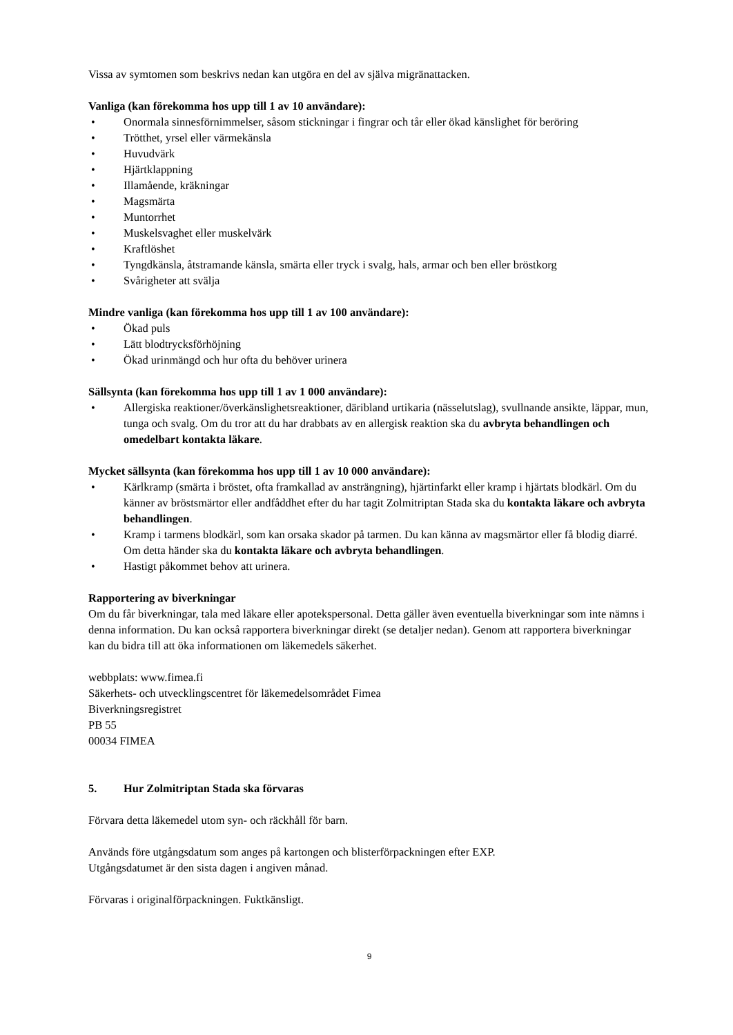Vissa av symtomen som beskrivs nedan kan utgöra en del av själva migränattacken.
Vanliga (kan förekomma hos upp till 1 av 10 användare):
• Onormala sinnesförnimmelser, såsom stickningar i fingrar och tår eller ökad känslighet för beröring
• Trötthet, yrsel eller värmekänsla
• Huvudvärk
• Hjärtklappning
• Illamående, kräkningar
• Magsmärta
• Muntorrhet
• Muskelsvaghet eller muskelvärk
• Kraftlöshet
• Tyngdkänsla, åtstramande känsla, smärta eller tryck i svalg, hals, armar och ben eller bröstkorg
• Svårigheter att svälja
Mindre vanliga (kan förekomma hos upp till 1 av 100 användare):
• Ökad puls
• Lätt blodtrycksförhöjning
• Ökad urinmängd och hur ofta du behöver urinera
Sällsynta (kan förekomma hos upp till 1 av 1 000 användare):
• Allergiska reaktioner/överkänslighetsreaktioner, däribland urtikaria (nässelutslag), svullnande ansikte, läppar, mun, tunga och svalg. Om du tror att du har drabbats av en allergisk reaktion ska du avbryta behandlingen och omedelbart kontakta läkare.
Mycket sällsynta (kan förekomma hos upp till 1 av 10 000 användare):
• Kärlkramp (smärta i bröstet, ofta framkallad av ansträngning), hjärtinfarkt eller kramp i hjärtats blodkärl. Om du känner av bröstsmärtor eller andfåddhet efter du har tagit Zolmitriptan Stada ska du kontakta läkare och avbryta behandlingen.
• Kramp i tarmens blodkärl, som kan orsaka skador på tarmen. Du kan känna av magsmärtor eller få blodig diarré. Om detta händer ska du kontakta läkare och avbryta behandlingen.
• Hastigt påkommet behov att urinera.
Rapportering av biverkningar
Om du får biverkningar, tala med läkare eller apotekspersonal. Detta gäller även eventuella biverkningar som inte nämns i denna information. Du kan också rapportera biverkningar direkt (se detaljer nedan). Genom att rapportera biverkningar kan du bidra till att öka informationen om läkemedels säkerhet.
webbplats: www.fimea.fi
Säkerhets- och utvecklingscentret för läkemedelsområdet Fimea
Biverkningsregistret
PB 55
00034 FIMEA
5. Hur Zolmitriptan Stada ska förvaras
Förvara detta läkemedel utom syn- och räckhåll för barn.
Används före utgångsdatum som anges på kartongen och blisterförpackningen efter EXP.
Utgångsdatumet är den sista dagen i angiven månad.
Förvaras i originalförpackningen. Fuktkänsligt.
9